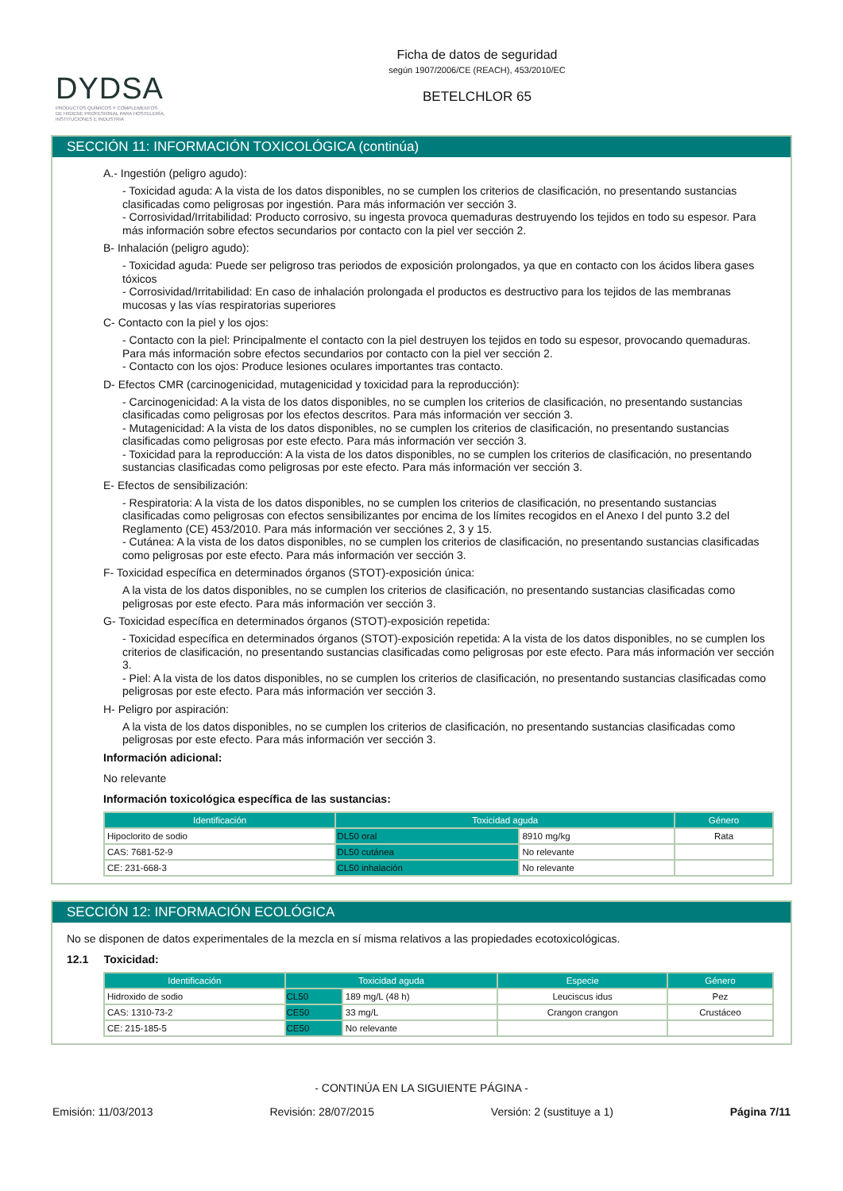DYDSA
PRODUCTOS QUÍMICOS Y COMPLEMENTOS
DE HIGIENE PROFESIONAL PARA HOSTELERÍA,
INSTITUCIONES E INDUSTRIA
Ficha de datos de seguridad
según 1907/2006/CE (REACH), 453/2010/EC
BETELCHLOR 65
SECCIÓN 11: INFORMACIÓN TOXICOLÓGICA (continúa)
A.- Ingestión (peligro agudo):
- Toxicidad aguda: A la vista de los datos disponibles, no se cumplen los criterios de clasificación, no presentando sustancias clasificadas como peligrosas por ingestión. Para más información ver sección 3.
- Corrosividad/Irritabilidad: Producto corrosivo, su ingesta provoca quemaduras destruyendo los tejidos en todo su espesor. Para más información sobre efectos secundarios por contacto con la piel ver sección 2.
B- Inhalación (peligro agudo):
- Toxicidad aguda: Puede ser peligroso tras periodos de exposición prolongados, ya que en contacto con los ácidos libera gases tóxicos
- Corrosividad/Irritabilidad: En caso de inhalación prolongada el productos es destructivo para los tejidos de las membranas mucosas y las vías respiratorias superiores
C- Contacto con la piel y los ojos:
- Contacto con la piel: Principalmente el contacto con la piel destruyen los tejidos en todo su espesor, provocando quemaduras. Para más información sobre efectos secundarios por contacto con la piel ver sección 2.
- Contacto con los ojos: Produce lesiones oculares importantes tras contacto.
D- Efectos CMR (carcinogenicidad, mutagenicidad y toxicidad para la reproducción):
- Carcinogenicidad: A la vista de los datos disponibles, no se cumplen los criterios de clasificación, no presentando sustancias clasificadas como peligrosas por los efectos descritos. Para más información ver sección 3.
- Mutagenicidad: A la vista de los datos disponibles, no se cumplen los criterios de clasificación, no presentando sustancias clasificadas como peligrosas por este efecto. Para más información ver sección 3.
- Toxicidad para la reproducción: A la vista de los datos disponibles, no se cumplen los criterios de clasificación, no presentando sustancias clasificadas como peligrosas por este efecto. Para más información ver sección 3.
E- Efectos de sensibilización:
- Respiratoria: A la vista de los datos disponibles, no se cumplen los criterios de clasificación, no presentando sustancias clasificadas como peligrosas con efectos sensibilizantes por encima de los límites recogidos en el Anexo I del punto 3.2 del Reglamento (CE) 453/2010. Para más información ver secciónes 2, 3 y 15.
- Cutánea: A la vista de los datos disponibles, no se cumplen los criterios de clasificación, no presentando sustancias clasificadas como peligrosas por este efecto. Para más información ver sección 3.
F- Toxicidad específica en determinados órganos (STOT)-exposición única:
A la vista de los datos disponibles, no se cumplen los criterios de clasificación, no presentando sustancias clasificadas como peligrosas por este efecto. Para más información ver sección 3.
G- Toxicidad específica en determinados órganos (STOT)-exposición repetida:
- Toxicidad específica en determinados órganos (STOT)-exposición repetida: A la vista de los datos disponibles, no se cumplen los criterios de clasificación, no presentando sustancias clasificadas como peligrosas por este efecto. Para más información ver sección 3.
- Piel: A la vista de los datos disponibles, no se cumplen los criterios de clasificación, no presentando sustancias clasificadas como peligrosas por este efecto. Para más información ver sección 3.
H- Peligro por aspiración:
A la vista de los datos disponibles, no se cumplen los criterios de clasificación, no presentando sustancias clasificadas como peligrosas por este efecto. Para más información ver sección 3.
Información adicional:
No relevante
Información toxicológica específica de las sustancias:
| Identificación | Toxicidad aguda | | Género |
| --- | --- | --- | --- |
| Hipoclorito de sodio | DL50 oral | 8910 mg/kg | Rata |
| CAS: 7681-52-9 | DL50 cutánea | No relevante | |
| CE: 231-668-3 | CL50 inhalación | No relevante | |
SECCIÓN 12: INFORMACIÓN ECOLÓGICA
No se disponen de datos experimentales de la mezcla en sí misma relativos a las propiedades ecotoxicológicas.
12.1 Toxicidad:
| Identificación | Toxicidad aguda | | Especie | Género |
| --- | --- | --- | --- | --- |
| Hidroxido de sodio | CL50 | 189 mg/L (48 h) | Leuciscus idus | Pez |
| CAS: 1310-73-2 | CE50 | 33 mg/L | Crangon crangon | Crustáceo |
| CE: 215-185-5 | CE50 | No relevante | | |
- CONTINÚA EN LA SIGUIENTE PÁGINA -
Emisión: 11/03/2013 Revisión: 28/07/2015 Versión: 2 (sustituye a 1) Página 7/11